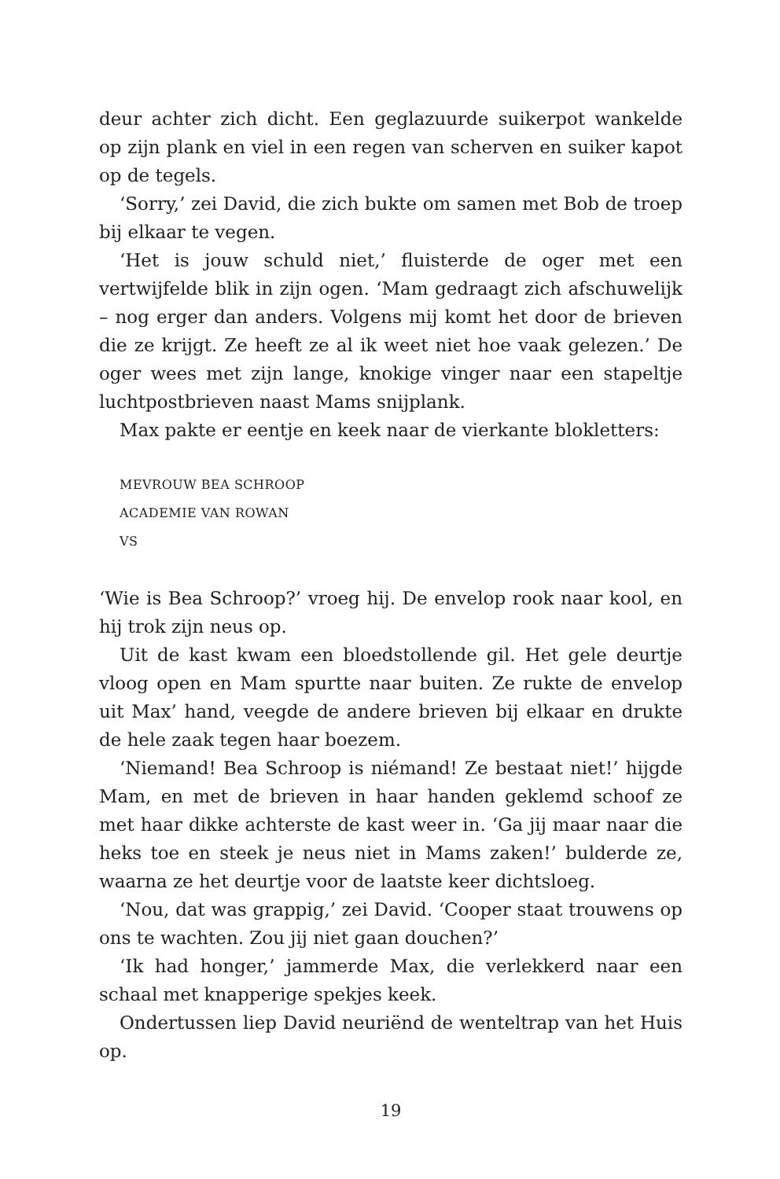deur achter zich dicht. Een geglazuurde suikerpot wankelde op zijn plank en viel in een regen van scherven en suiker kapot op de tegels.
‘Sorry,’ zei David, die zich bukte om samen met Bob de troep bij elkaar te vegen.
‘Het is jouw schuld niet,’ fluisterde de oger met een vertwijfelde blik in zijn ogen. ‘Mam gedraagt zich afschuwelijk – nog erger dan anders. Volgens mij komt het door de brieven die ze krijgt. Ze heeft ze al ik weet niet hoe vaak gelezen.’ De oger wees met zijn lange, knokige vinger naar een stapeltje luchtpostbrieven naast Mams snijplank.
Max pakte er eentje en keek naar de vierkante blokletters:
MEVROUW BEA SCHROOP
ACADEMIE VAN ROWAN
VS
‘Wie is Bea Schroop?’ vroeg hij. De envelop rook naar kool, en hij trok zijn neus op.
Uit de kast kwam een bloedstollende gil. Het gele deurtje vloog open en Mam spurtte naar buiten. Ze rukte de envelop uit Max’ hand, veegde de andere brieven bij elkaar en drukte de hele zaak tegen haar boezem.
‘Niemand! Bea Schroop is niémand! Ze bestaat niet!’ hijgde Mam, en met de brieven in haar handen geklemd schoof ze met haar dikke achterste de kast weer in. ‘Ga jij maar naar die heks toe en steek je neus niet in Mams zaken!’ bulderde ze, waarna ze het deurtje voor de laatste keer dichtsloeg.
‘Nou, dat was grappig,’ zei David. ‘Cooper staat trouwens op ons te wachten. Zou jij niet gaan douchen?’
‘Ik had honger,’ jammerde Max, die verlekkerd naar een schaal met knapperige spekjes keek.
Ondertussen liep David neuriënd de wenteltrap van het Huis op.
19